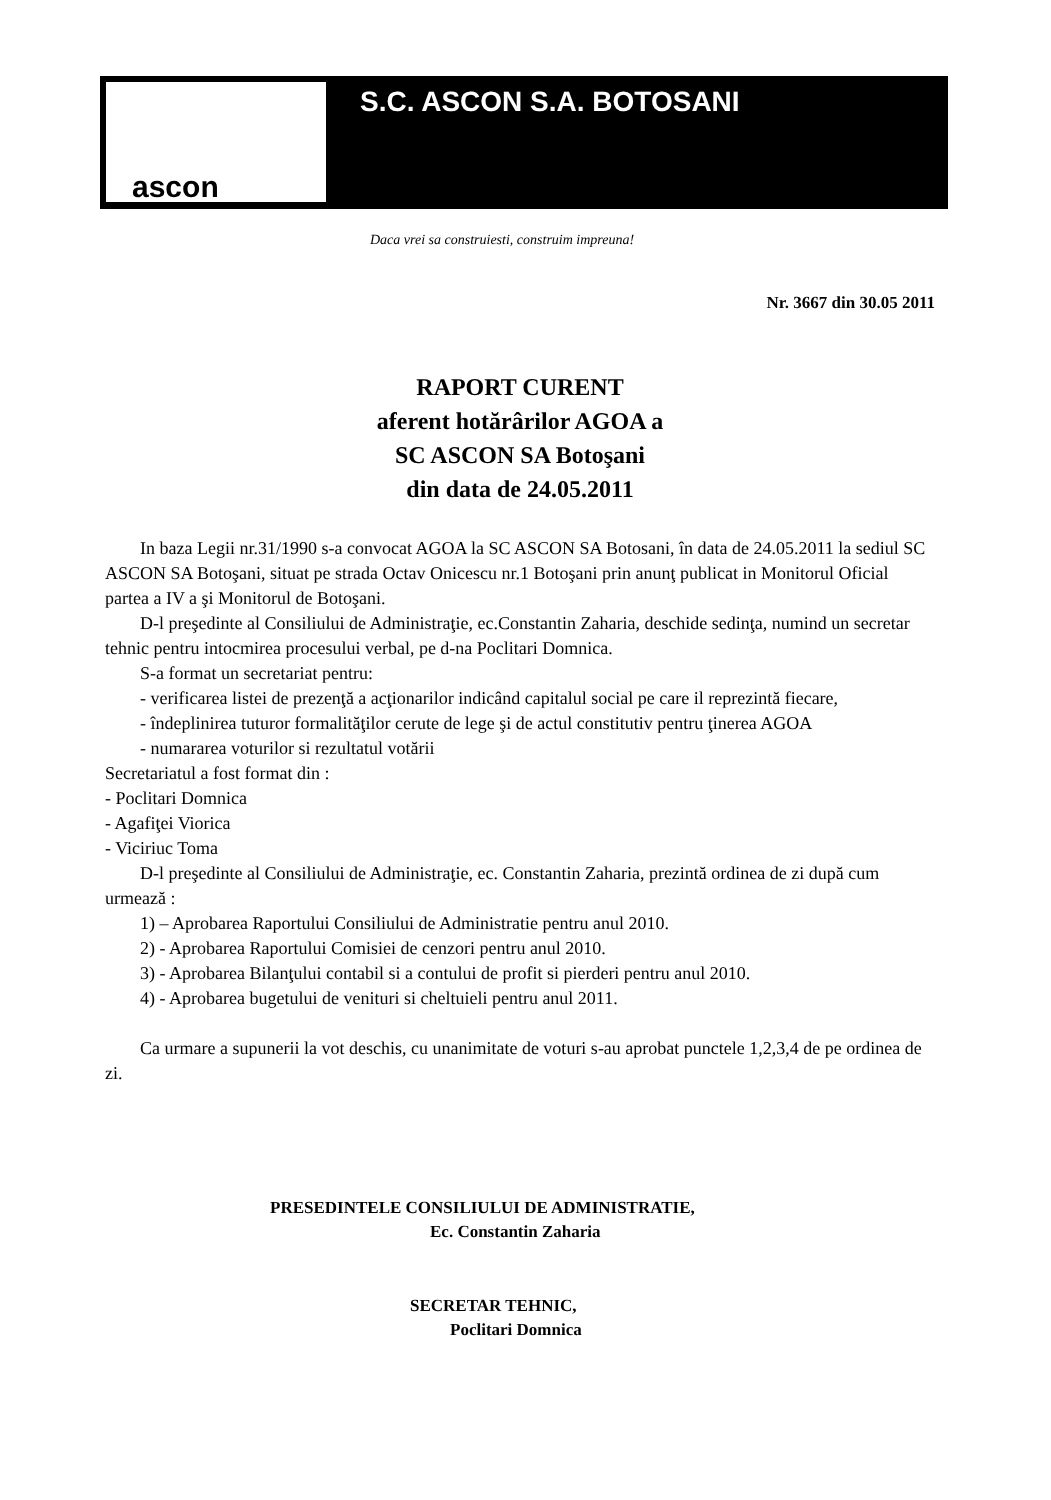S.C. ASCON S.A. BOTOSANI
ascon
Daca vrei sa construiesti, construim impreuna!
Nr. 3667 din 30.05 2011
RAPORT CURENT
aferent hotărârilor AGOA a
SC ASCON SA Botoşani
din data de 24.05.2011
In baza Legii nr.31/1990 s-a convocat AGOA la SC ASCON SA Botosani, în data de 24.05.2011 la sediul SC ASCON SA Botoşani, situat pe strada Octav Onicescu nr.1 Botoşani prin anunţ publicat in Monitorul Oficial partea a IV a şi Monitorul de Botoşani.
D-l preşedinte al Consiliului de Administraţie, ec.Constantin Zaharia, deschide sedinţa, numind un secretar tehnic pentru intocmirea procesului verbal, pe d-na Poclitari Domnica.
S-a format un secretariat pentru:
- verificarea listei de prezenţă a acţionarilor indicând capitalul social pe care il reprezintă fiecare,
- îndeplinirea tuturor formalităţilor cerute de lege şi de actul constitutiv pentru ţinerea AGOA
- numararea voturilor si rezultatul votării
Secretariatul a fost format din :
- Poclitari Domnica
- Agafiţei Viorica
- Viciriuc Toma
D-l preşedinte al Consiliului de Administraţie, ec. Constantin Zaharia, prezintă ordinea de zi după cum urmează :
1) – Aprobarea Raportului Consiliului de Administratie pentru anul 2010.
2) - Aprobarea Raportului Comisiei de cenzori pentru anul 2010.
3) - Aprobarea Bilanţului contabil si a contului de profit si pierderi pentru anul 2010.
4) - Aprobarea bugetului de venituri si cheltuieli pentru anul 2011.
Ca urmare a supunerii la vot deschis, cu unanimitate de voturi s-au aprobat punctele 1,2,3,4 de pe ordinea de zi.
PRESEDINTELE CONSILIULUI DE ADMINISTRATIE,
Ec. Constantin Zaharia
SECRETAR TEHNIC,
Poclitari Domnica